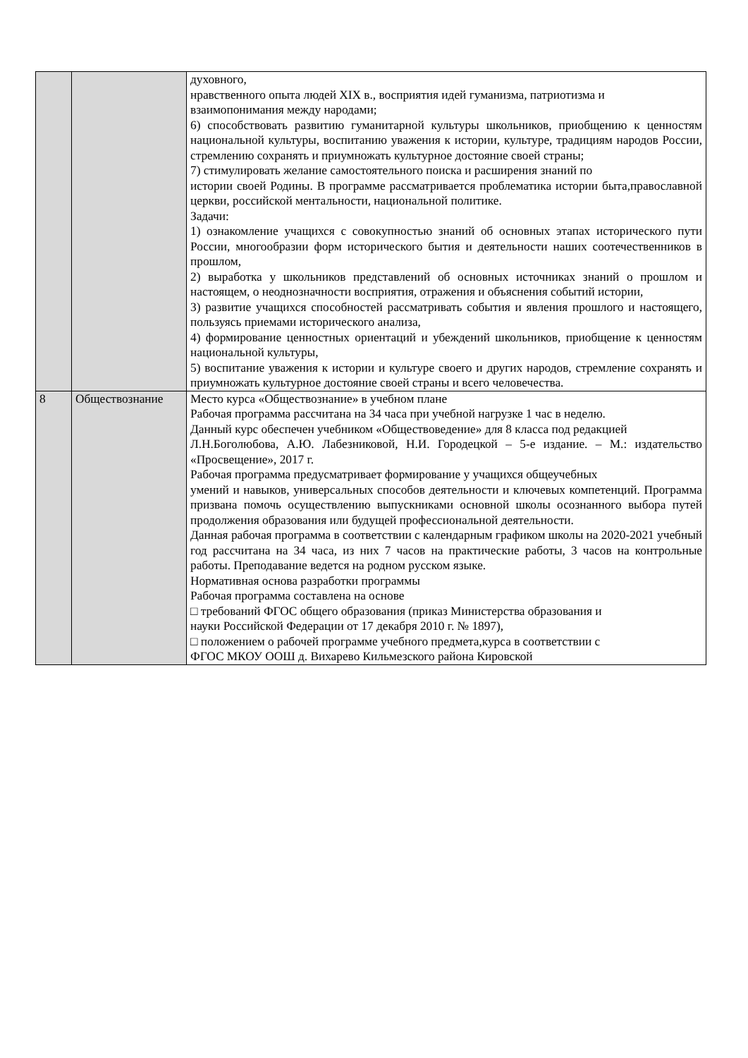| | | духовного, нравственного опыта людей XIX в., восприятия идей гуманизма, патриотизма и взаимопонимания между народами; 6) способствовать развитию гуманитарной культуры школьников, приобщению к ценностям национальной культуры, воспитанию уважения к истории, культуре, традициям народов России, стремлению сохранять и приумножать культурное достояние своей страны; 7) стимулировать желание самостоятельного поиска и расширения знаний по истории своей Родины. В программе рассматривается проблематика истории быта,православной церкви, российской ментальности, национальной политике. Задачи: 1) ознакомление учащихся с совокупностью знаний об основных этапах исторического пути России, многообразии форм исторического бытия и деятельности наших соотечественников в прошлом, 2) выработка у школьников представлений об основных источниках знаний о прошлом и настоящем, о неоднозначности восприятия, отражения и объяснения событий истории, 3) развитие учащихся способностей рассматривать события и явления прошлого и настоящего, пользуясь приемами исторического анализа, 4) формирование ценностных ориентаций и убеждений школьников, приобщение к ценностям национальной культуры, 5) воспитание уважения к истории и культуре своего и других народов, стремление сохранять и приумножать культурное достояние своей страны и всего человечества. |
| 8 | Обществознание | Место курса «Обществознание» в учебном плане Рабочая программа рассчитана на 34 часа при учебной нагрузке 1 час в неделю. Данный курс обеспечен учебником «Обществоведение» для 8 класса под редакцией Л.Н.Боголюбова, А.Ю. Лабезниковой, Н.И. Городецкой – 5-е издание. – М.: издательство «Просвещение», 2017 г. Рабочая программа предусматривает формирование у учащихся общеучебных умений и навыков, универсальных способов деятельности и ключевых компетенций. Программа призвана помочь осуществлению выпускниками основной школы осознанного выбора путей продолжения образования или будущей профессиональной деятельности. Данная рабочая программа в соответствии с календарным графиком школы на 2020-2021 учебный год рассчитана на 34 часа, из них 7 часов на практические работы, 3 часов на контрольные работы. Преподавание ведется на родном русском языке. Нормативная основа разработки программы Рабочая программа составлена на основе □ требований ФГОС общего образования (приказ Министерства образования и науки Российской Федерации от 17 декабря 2010 г. № 1897), □ положением о рабочей программе учебного предмета,курса в соответствии с ФГОС МКОУ ООШ д. Вихарево Кильмезского района Кировской |